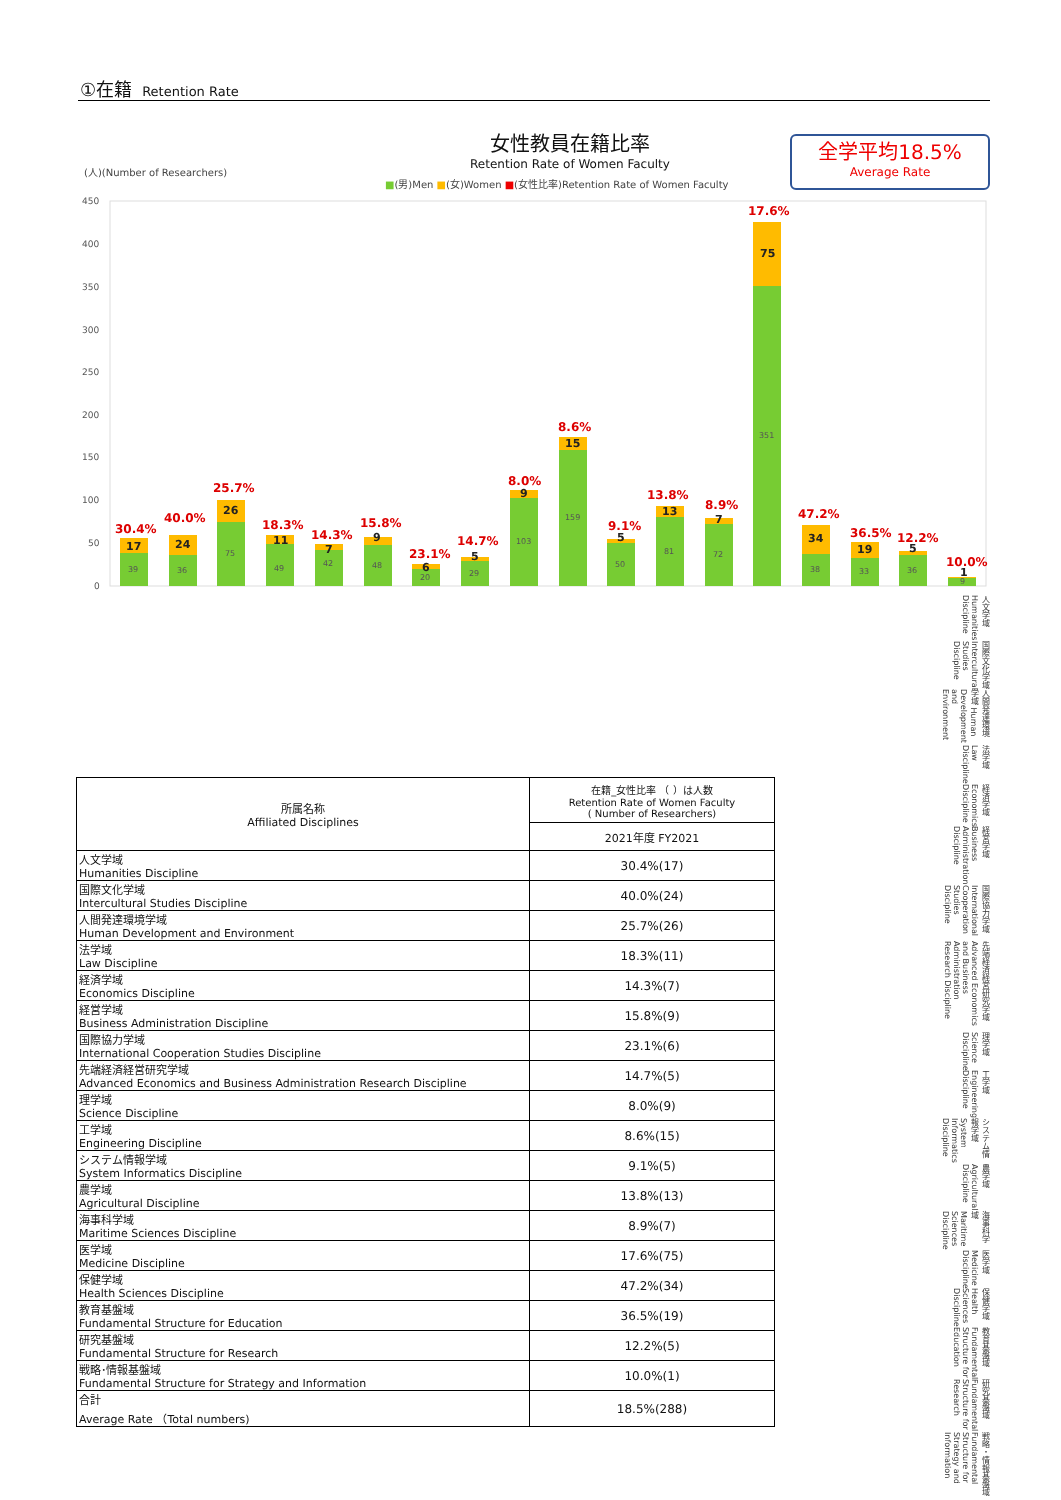①在籍 Retention Rate
女性教員在籍比率
Retention Rate of Women Faculty
全学平均18.5%
Average Rate
(人)(Number of Researchers)
■(男)Men ■(女)Women ■(女性比率)Retention Rate of Women Faculty
450
400
350
300
250
200
150
100
50
0
30.4%
40.0%
25.7%
18.3%
14.3%
15.8%
23.1%
14.7%
8.0%
8.6%
9.1%
13.8%
8.9%
17.6%
47.2%
36.5%
12.2%
10.0%
39
36
75
49
42
48
20
29
103
159
50
81
72
351
38
33
36
9
17
24
26
11
7
9
6
5
9
15
5
13
7
75
34
19
5
1
人文学域 Humanities Discipline
国際文化学域 Intercultural Studies Discipline
人間発達環境学域 Human Development and Environment
法学域 Law Discipline
経済学域 Economics Discipline
経営学域 Business Administration Discipline
国際協力学域 International Cooperation Studies Discipline
先端経済経営研究学域 Advanced Economics and Business Administration Research Discipline
理学域 Science Discipline
工学域 Engineering Discipline
システム情報学域 System Informatics Discipline
農学域 Agricultural Discipline
海事科学域 Maritime Sciences Discipline
医学域 Medicine Discipline
保健学域 Health Sciences Discipline
教育基盤域 Fundamental Structure for Education
研究基盤域 Fundamental Structure for Research
戦略・情報基盤域 Fundamental Structure for Strategy and Information
| 所属名称 Affiliated Disciplines | 在籍_女性比率 （ ）は人数 Retention Rate of Women Faculty ( Number of Researchers) |
| --- | --- |
| | 2021年度 FY2021 |
| 人文学域 Humanities Discipline | 30.4%(17) |
| 国際文化学域 Intercultural Studies Discipline | 40.0%(24) |
| 人間発達環境学域 Human Development and Environment | 25.7%(26) |
| 法学域 Law Discipline | 18.3%(11) |
| 経済学域 Economics Discipline | 14.3%(7) |
| 経営学域 Business Administration Discipline | 15.8%(9) |
| 国際協力学域 International Cooperation Studies Discipline | 23.1%(6) |
| 先端経済経営研究学域 Advanced Economics and Business Administration Research Discipline | 14.7%(5) |
| 理学域 Science Discipline | 8.0%(9) |
| 工学域 Engineering Discipline | 8.6%(15) |
| システム情報学域 System Informatics Discipline | 9.1%(5) |
| 農学域 Agricultural Discipline | 13.8%(13) |
| 海事科学域 Maritime Sciences Discipline | 8.9%(7) |
| 医学域 Medicine Discipline | 17.6%(75) |
| 保健学域 Health Sciences Discipline | 47.2%(34) |
| 教育基盤域 Fundamental Structure for Education | 36.5%(19) |
| 研究基盤域 Fundamental Structure for Research | 12.2%(5) |
| 戦略･情報基盤域 Fundamental Structure for Strategy and Information | 10.0%(1) |
| 合計 Average Rate （Total numbers) | 18.5%(288) |